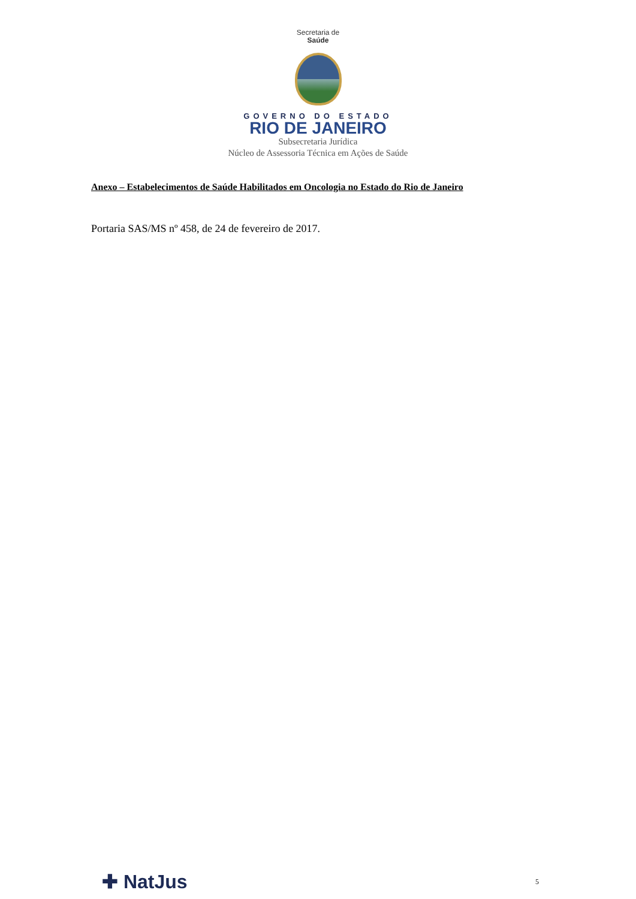Secretaria de
Saúde
GOVERNO DO ESTADO
RIO DE JANEIRO
Subsecretaria Jurídica
Núcleo de Assessoria Técnica em Ações de Saúde
Anexo – Estabelecimentos de Saúde Habilitados em Oncologia no Estado do Rio de Janeiro
Portaria SAS/MS nº 458, de 24 de fevereiro de 2017.
✚ NatJus 5